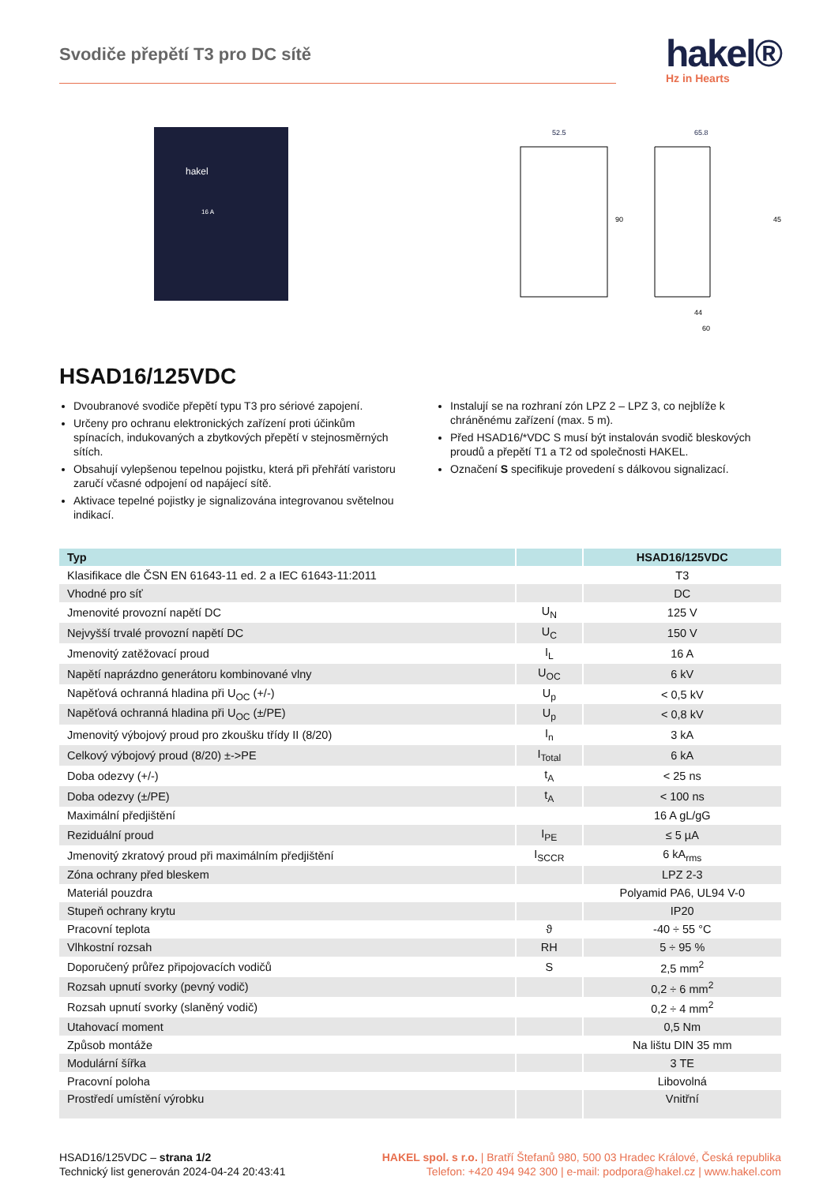Svodiče přepětí T3 pro DC sítě
hakel®
Hz in Hearts
hakel
16 A
52.5
65.8
90
45
44
60
HSAD16/125VDC
Dvoubranové svodiče přepětí typu T3 pro sériové zapojení.
Určeny pro ochranu elektronických zařízení proti účinkům spínacích, indukovaných a zbytkových přepětí v stejnosměrných sítích.
Obsahují vylepšenou tepelnou pojistku, která při přehřátí varistoru zaručí včasné odpojení od napájecí sítě.
Aktivace tepelné pojistky je signalizována integrovanou světelnou indikací.
Instalují se na rozhraní zón LPZ 2 – LPZ 3, co nejblíže k chráněnému zařízení (max. 5 m).
Před HSAD16/*VDC S musí být instalován svodič bleskových proudů a přepětí T1 a T2 od společnosti HAKEL.
Označení S specifikuje provedení s dálkovou signalizací.
| Typ | | HSAD16/125VDC |
| --- | --- | --- |
| Klasifikace dle ČSN EN 61643-11 ed. 2 a IEC 61643-11:2011 | | T3 |
| Vhodné pro síť | | DC |
| Jmenovité provozní napětí DC | U<sub>N</sub> | 125 V |
| Nejvyšší trvalé provozní napětí DC | U<sub>C</sub> | 150 V |
| Jmenovitý zatěžovací proud | I<sub>L</sub> | 16 A |
| Napětí naprázdno generátoru kombinované vlny | U<sub>OC</sub> | 6 kV |
| Napěťová ochranná hladina při U<sub>OC</sub> (+/-) | U<sub>p</sub> | < 0,5 kV |
| Napěťová ochranná hladina při U<sub>OC</sub> (±/PE) | U<sub>p</sub> | < 0,8 kV |
| Jmenovitý výbojový proud pro zkoušku třídy II (8/20) | I<sub>n</sub> | 3 kA |
| Celkový výbojový proud (8/20) ±->PE | I<sub>Total</sub> | 6 kA |
| Doba odezvy (+/-) | t<sub>A</sub> | < 25 ns |
| Doba odezvy (±/PE) | t<sub>A</sub> | < 100 ns |
| Maximální předjištění | | 16 A gL/gG |
| Reziduální proud | I<sub>PE</sub> | ≤ 5 µA |
| Jmenovitý zkratový proud při maximálním předjištění | I<sub>SCCR</sub> | 6 kA<sub>rms</sub> |
| Zóna ochrany před bleskem | | LPZ 2-3 |
| Materiál pouzdra | | Polyamid PA6, UL94 V-0 |
| Stupeň ochrany krytu | | IP20 |
| Pracovní teplota | ϑ | -40 ÷ 55 °C |
| Vlhkostní rozsah | RH | 5 ÷ 95 % |
| Doporučený průřez připojovacích vodičů | S | 2,5 mm<sup>2</sup> |
| Rozsah upnutí svorky (pevný vodič) | | 0,2 ÷ 6 mm<sup>2</sup> |
| Rozsah upnutí svorky (slaněný vodič) | | 0,2 ÷ 4 mm<sup>2</sup> |
| Utahovací moment | | 0,5 Nm |
| Způsob montáže | | Na lištu DIN 35 mm |
| Modulární šířka | | 3 TE |
| Pracovní poloha | | Libovolná |
| Prostředí umístění výrobku | | Vnitřní |
HSAD16/125VDC – strana 1/2
Technický list generován 2024-04-24 20:43:41
HAKEL spol. s r.o. | Bratří Štefanů 980, 500 03 Hradec Králové, Česká republika
Telefon: +420 494 942 300 | e-mail: podpora@hakel.cz | www.hakel.com